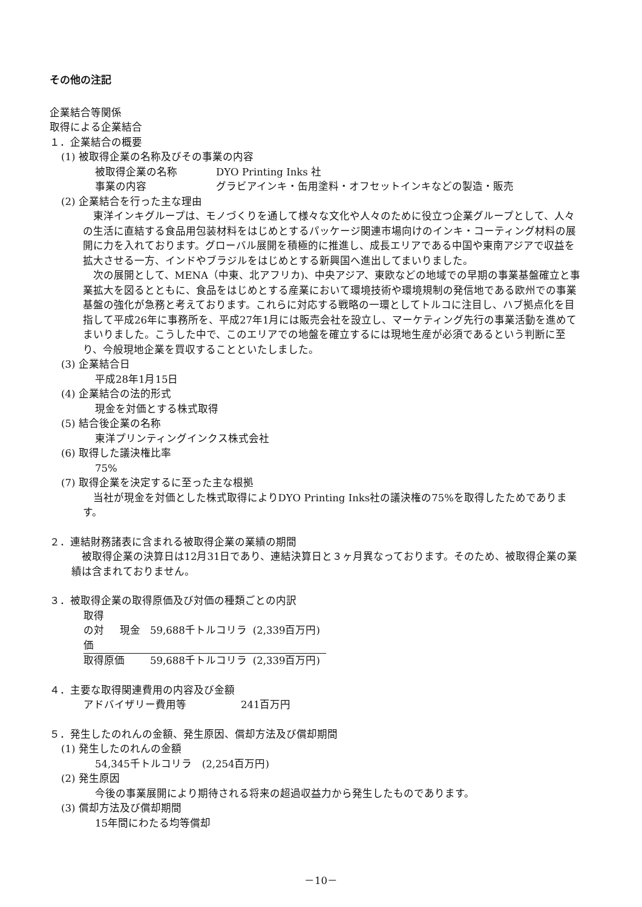その他の注記
企業結合等関係
取得による企業結合
１．企業結合の概要
(1) 被取得企業の名称及びその事業の内容
| 被取得企業の名称 | DYO Printing Inks 社 |
| 事業の内容 | グラビアインキ・缶用塗料・オフセットインキなどの製造・販売 |
(2) 企業結合を行った主な理由
東洋インキグループは、モノづくりを通して様々な文化や人々のために役立つ企業グループとして、人々の生活に直結する食品用包装材料をはじめとするパッケージ関連市場向けのインキ・コーティング材料の展開に力を入れております。グローバル展開を積極的に推進し、成長エリアである中国や東南アジアで収益を拡大させる一方、インドやブラジルをはじめとする新興国へ進出してまいりました。
次の展開として、MENA（中東、北アフリカ)、中央アジア、東欧などの地域での早期の事業基盤確立と事業拡大を図るとともに、食品をはじめとする産業において環境技術や環境規制の発信地である欧州での事業基盤の強化が急務と考えております。これらに対応する戦略の一環としてトルコに注目し、ハブ拠点化を目指して平成26年に事務所を、平成27年1月には販売会社を設立し、マーケティング先行の事業活動を進めてまいりました。こうした中で、このエリアでの地盤を確立するには現地生産が必須であるという判断に至り、今般現地企業を買収することといたしました。
(3) 企業結合日
平成28年1月15日
(4) 企業結合の法的形式
現金を対価とする株式取得
(5) 結合後企業の名称
東洋プリンティングインクス株式会社
(6) 取得した議決権比率
75%
(7) 取得企業を決定するに至った主な根拠
当社が現金を対価とした株式取得によりDYO Printing Inks社の議決権の75%を取得したためであります。
２．連結財務諸表に含まれる被取得企業の業績の期間
被取得企業の決算日は12月31日であり、連結決算日と３ヶ月異なっております。そのため、被取得企業の業績は含まれておりません。
３．被取得企業の取得原価及び対価の種類ごとの内訳
| 取得の対価 | 現金 | 59,688千トルコリラ | (2,339百万円) |
| 取得原価 | | 59,688千トルコリラ | (2,339百万円) |
４．主要な取得関連費用の内容及び金額
| アドバイザリー費用等 | 241百万円 |
５．発生したのれんの金額、発生原因、償却方法及び償却期間
(1) 発生したのれんの金額
54,345千トルコリラ　(2,254百万円)
(2) 発生原因
今後の事業展開により期待される将来の超過収益力から発生したものであります。
(3) 償却方法及び償却期間
15年間にわたる均等償却
－10－